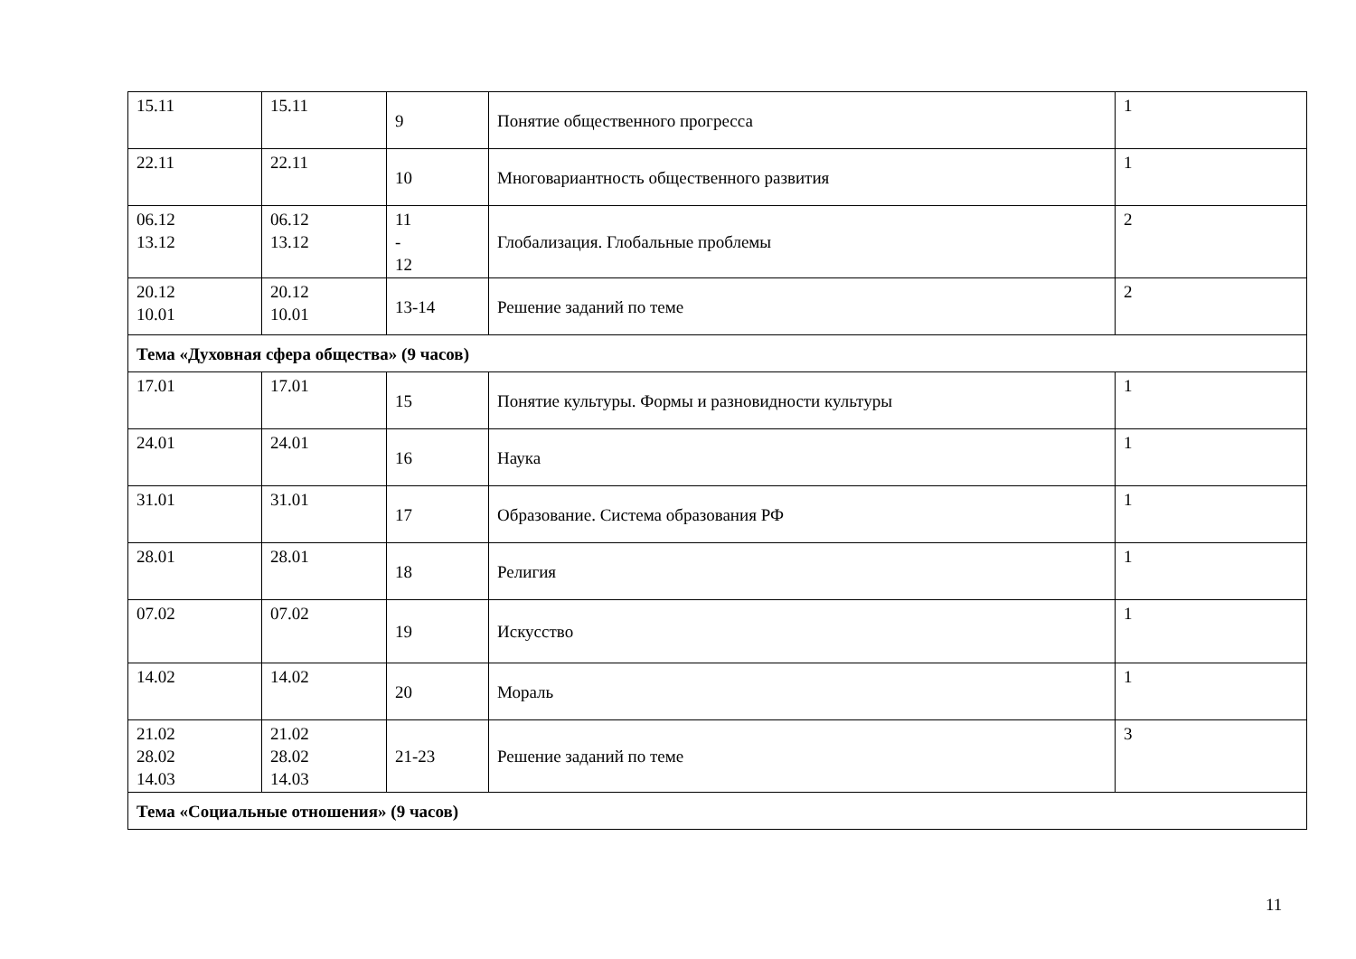| 15.11 | 15.11 | 9 | Понятие общественного прогресса | 1 |
| 22.11 | 22.11 | 10 | Многовариантность общественного развития | 1 |
| 06.12 13.12 | 06.12 13.12 | 11 - 12 | Глобализация. Глобальные проблемы | 2 |
| 20.12 10.01 | 20.12 10.01 | 13-14 | Решение заданий по теме | 2 |
| Тема «Духовная сфера общества» (9 часов) | | | | |
| 17.01 | 17.01 | 15 | Понятие культуры. Формы и разновидности культуры | 1 |
| 24.01 | 24.01 | 16 | Наука | 1 |
| 31.01 | 31.01 | 17 | Образование. Система образования РФ | 1 |
| 28.01 | 28.01 | 18 | Религия | 1 |
| 07.02 | 07.02 | 19 | Искусство | 1 |
| 14.02 | 14.02 | 20 | Мораль | 1 |
| 21.02 28.02 14.03 | 21.02 28.02 14.03 | 21-23 | Решение заданий по теме | 3 |
| Тема «Социальные отношения» (9 часов) | | | | |
11